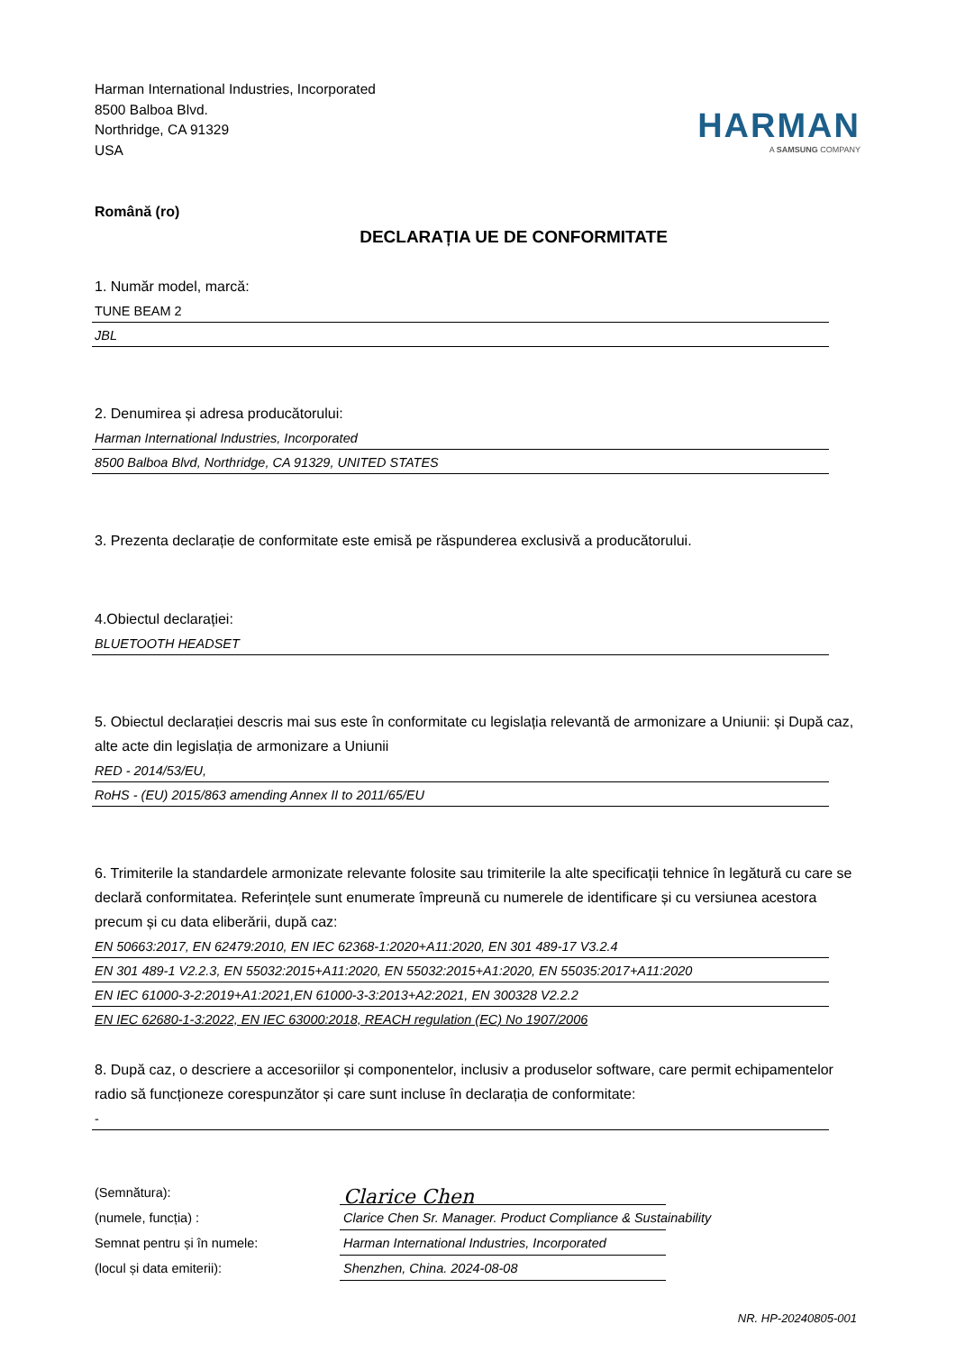Harman International Industries, Incorporated
8500 Balboa Blvd.
Northridge, CA 91329
USA
HARMAN
A SAMSUNG COMPANY
Română (ro)
DECLARAȚIA UE DE CONFORMITATE
1. Număr model, marcă:
TUNE BEAM 2
JBL
2. Denumirea și adresa producătorului:
Harman International Industries, Incorporated
8500 Balboa Blvd, Northridge, CA 91329, UNITED STATES
3. Prezenta declarație de conformitate este emisă pe răspunderea exclusivă a producătorului.
4.Obiectul declarației:
BLUETOOTH HEADSET
5. Obiectul declarației descris mai sus este în conformitate cu legislația relevantă de armonizare a Uniunii: și După caz, alte acte din legislația de armonizare a Uniunii
RED - 2014/53/EU,
RoHS - (EU) 2015/863 amending Annex II to 2011/65/EU
6. Trimiterile la standardele armonizate relevante folosite sau trimiterile la alte specificații tehnice în legătură cu care se declară conformitatea. Referințele sunt enumerate împreună cu numerele de identificare și cu versiunea acestora precum și cu data eliberării, după caz:
EN 50663:2017, EN 62479:2010, EN IEC 62368-1:2020+A11:2020, EN 301 489-17 V3.2.4
EN 301 489-1 V2.2.3, EN 55032:2015+A11:2020, EN 55032:2015+A1:2020, EN 55035:2017+A11:2020
EN IEC 61000-3-2:2019+A1:2021,EN 61000-3-3:2013+A2:2021, EN 300328 V2.2.2
EN IEC 62680-1-3:2022, EN IEC 63000:2018, REACH regulation (EC) No 1907/2006
8. După caz, o descriere a accesoriilor și componentelor, inclusiv a produselor software, care permit echipamentelor radio să funcționeze corespunzător și care sunt incluse în declarația de conformitate:
-
(Semnătura):
Clarice Chen
(numele, funcția) :
Clarice Chen Sr. Manager. Product Compliance & Sustainability
Semnat pentru și în numele:
Harman International Industries, Incorporated
(locul și data emiterii):
Shenzhen, China. 2024-08-08
NR. HP-20240805-001